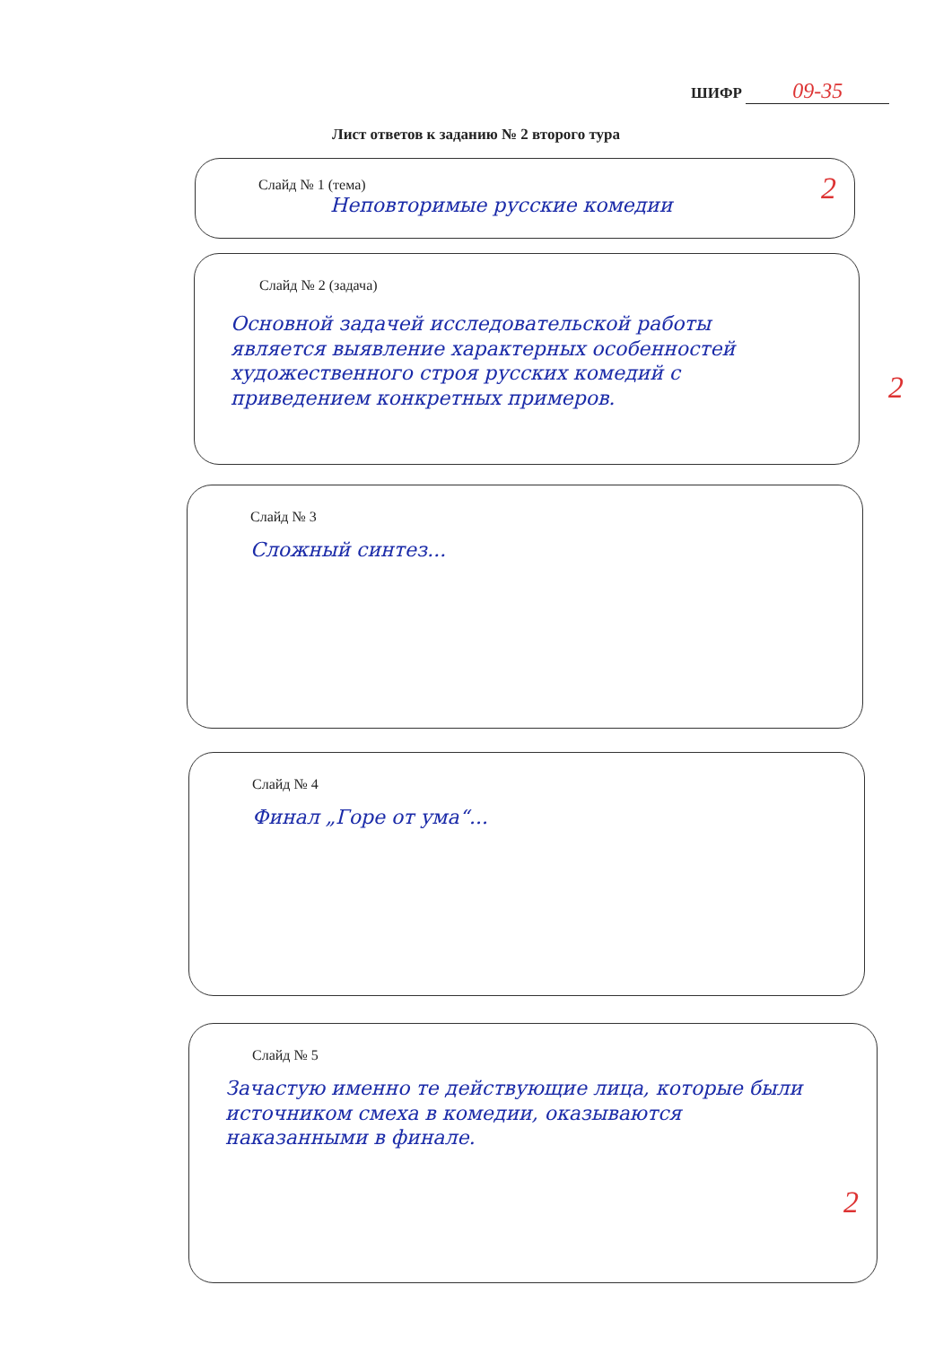ШИФР 09-35
Лист ответов к заданию № 2 второго тура
Слайд № 1 (тема)
Неповторимые русские комедии
2
Слайд № 2 (задача)
Основной задачей исследовательской работы является выявление характерных особенностей художественного строя русских комедий с приведением конкретных примеров.
2
Слайд № 3
Сложный синтез...
Слайд № 4
Финал „Горе от ума“...
Слайд № 5
Зачастую именно те действующие лица, которые были источником смеха в комедии, оказываются наказанными в финале.
2